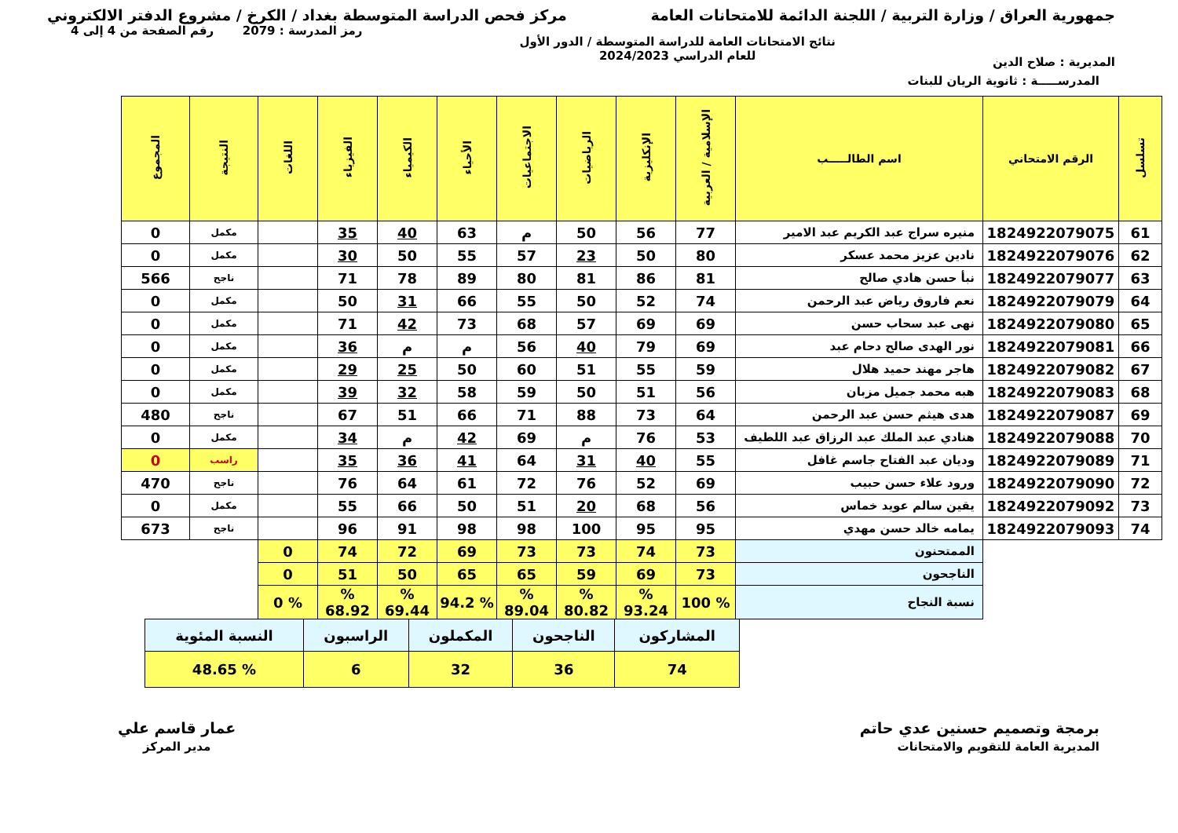جمهورية العراق / وزارة التربية / اللجنة الدائمة للامتحانات العامة
مركز فحص الدراسة المتوسطة بغداد / الكرخ / مشروع الدفتر الالكتروني
المديرية : صلاح الدين
نتائج الامتحانات العامة للدراسة المتوسطة / الدور الأول
للعام الدراسي 2024/2023
رمز المدرسة : 2079 رقم الصفحة من 4 إلى 4
المدرســـــة : ثانوية الريان للبنات
| تسلسل | الرقم الامتحاني | اسم الطالـــــب | الإسلامية / العربية | الإنكليزية | الرياضيات | الاجتماعيات | الأحياء | الكيمياء | الفيزياء | اللغات | النتيجة | المجموع |
| --- | --- | --- | --- | --- | --- | --- | --- | --- | --- | --- | --- | --- |
| 61 | 1824922079075 | منيره سراج عبد الكريم عبد الامير | 77 | 56 | 50 | م | 63 | 40 | 35 | | مكمل | 0 |
| 62 | 1824922079076 | نادين عزيز محمد عسكر | 80 | 50 | 23 | 57 | 55 | 50 | 30 | | مكمل | 0 |
| 63 | 1824922079077 | نبأ حسن هادي صالح | 81 | 86 | 81 | 80 | 89 | 78 | 71 | | ناجح | 566 |
| 64 | 1824922079079 | نعم فاروق رياض عبد الرحمن | 74 | 52 | 50 | 55 | 66 | 31 | 50 | | مكمل | 0 |
| 65 | 1824922079080 | نهى عبد سحاب حسن | 69 | 69 | 57 | 68 | 73 | 42 | 71 | | مكمل | 0 |
| 66 | 1824922079081 | نور الهدى صالح دحام عبد | 69 | 79 | 40 | 56 | م | م | 36 | | مكمل | 0 |
| 67 | 1824922079082 | هاجر مهند حميد هلال | 59 | 55 | 51 | 60 | 50 | 25 | 29 | | مكمل | 0 |
| 68 | 1824922079083 | هبه محمد جميل مزبان | 56 | 51 | 50 | 59 | 58 | 32 | 39 | | مكمل | 0 |
| 69 | 1824922079087 | هدى هيثم حسن عبد الرحمن | 64 | 73 | 88 | 71 | 66 | 51 | 67 | | ناجح | 480 |
| 70 | 1824922079088 | هنادي عبد الملك عبد الرزاق عبد اللطيف | 53 | 76 | م | 69 | 42 | م | 34 | | مكمل | 0 |
| 71 | 1824922079089 | وديان عبد الفتاح جاسم غافل | 55 | 40 | 31 | 64 | 41 | 36 | 35 | | راسب | 0 |
| 72 | 1824922079090 | ورود علاء حسن حبيب | 69 | 52 | 76 | 72 | 61 | 64 | 76 | | ناجح | 470 |
| 73 | 1824922079092 | يقين سالم عويد خماس | 56 | 68 | 20 | 51 | 50 | 66 | 55 | | مكمل | 0 |
| 74 | 1824922079093 | يمامه خالد حسن مهدي | 95 | 95 | 100 | 98 | 98 | 91 | 96 | | ناجح | 673 |
| | | الممتحنون | 73 | 74 | 73 | 73 | 69 | 72 | 74 | 0 | | |
| | | الناجحون | 73 | 69 | 59 | 65 | 65 | 50 | 51 | 0 | | |
| | | نسبة النجاح | % 100 | % 93.24 | % 80.82 | % 89.04 | % 94.2 | % 69.44 | % 68.92 | % 0 | | |
| المشاركون | الناجحون | المكملون | الراسبون | النسبة المئوية |
| 74 | 36 | 32 | 6 | % 48.65 |
برمجة وتصميم حسنين عدي حاتم
المديرية العامة للتقويم والامتحانات
عمار قاسم علي
مدير المركز